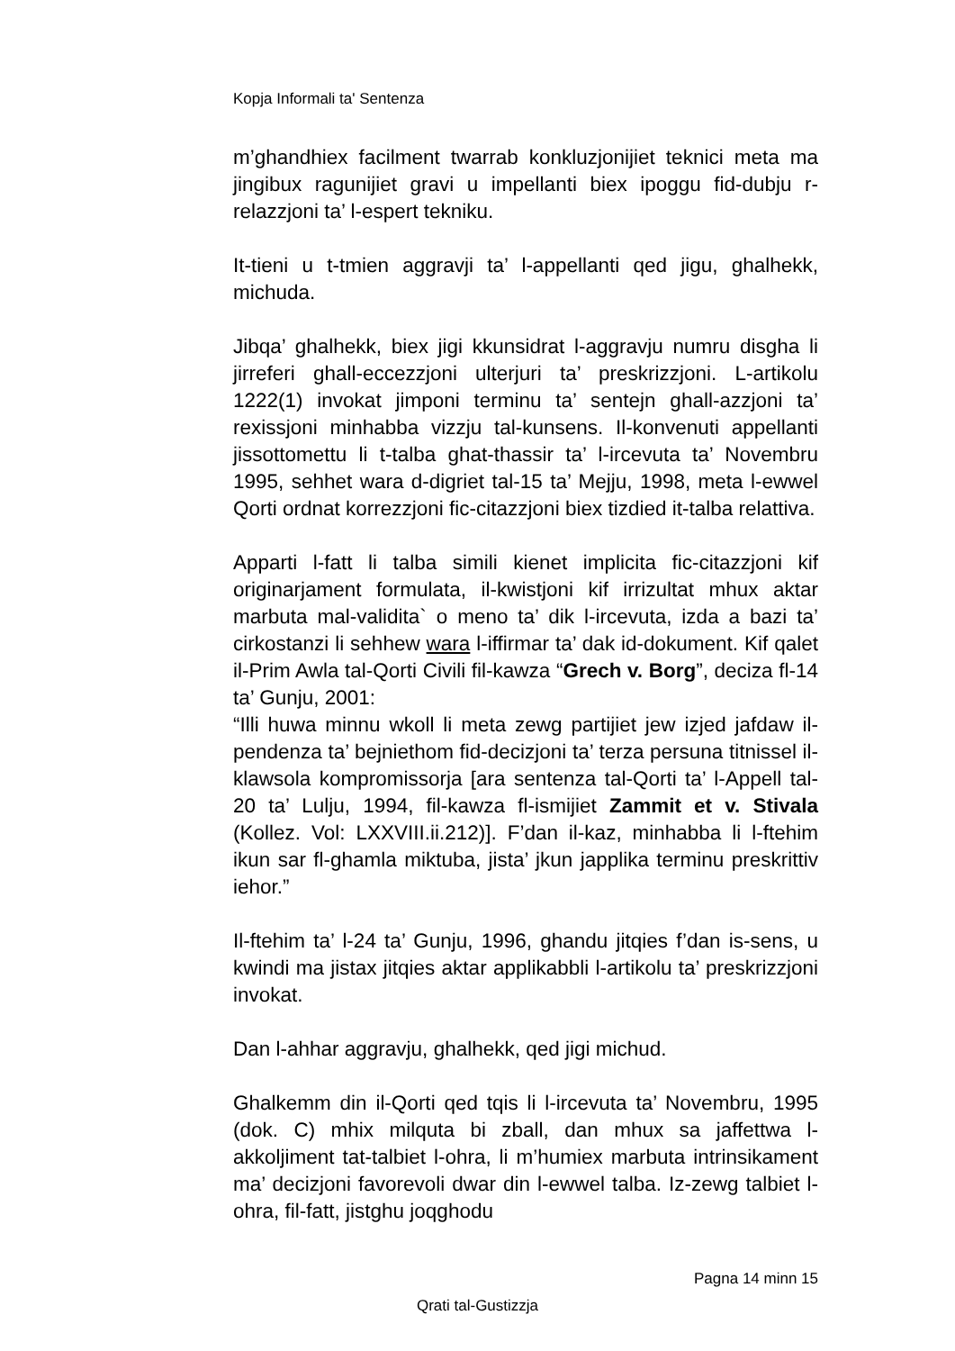Kopja Informali ta' Sentenza
m’ghandhiex facilment twarrab konkluzjonijiet teknici meta ma jingibux ragunijiet gravi u impellanti biex ipoggu fid-dubju r-relazzjoni ta’ l-espert tekniku.
It-tieni u t-tmien aggravji ta’ l-appellanti qed jigu, ghalhekk, michuda.
Jibqa’ ghalhekk, biex jigi kkunsidrat l-aggravju numru disgha li jirreferi ghall-eccezzjoni ulterjuri ta’ preskrizzjoni. L-artikolu 1222(1) invokat jimponi terminu ta’ sentejn ghall-azzjoni ta’ rexissjoni minhabba vizzju tal-kunsens. Il-konvenuti appellanti jissottomettu li t-talba ghat-thassir ta’ l-ircevuta ta’ Novembru 1995, sehhet wara d-digriet tal-15 ta’ Mejju, 1998, meta l-ewwel Qorti ordnat korrezzjoni fic-citazzjoni biex tizdied it-talba relattiva.
Apparti l-fatt li talba simili kienet implicita fic-citazzjoni kif originarjament formulata, il-kwistjoni kif irrizultat mhux aktar marbuta mal-validita` o meno ta’ dik l-ircevuta, izda a bazi ta’ cirkostanzi li sehhew wara l-iffirmar ta’ dak id-dokument. Kif qalet il-Prim Awla tal-Qorti Civili fil-kawza “Grech v. Borg”, deciza fl-14 ta’ Gunju, 2001:
“Illi huwa minnu wkoll li meta zewg partijiet jew izjed jafdaw il-pendenza ta’ bejniethom fid-decizjoni ta’ terza persuna titnissel il-klawsola kompromissorja [ara sentenza tal-Qorti ta’ l-Appell tal-20 ta’ Lulju, 1994, fil-kawza fl-ismijiet Zammit et v. Stivala (Kollez. Vol: LXXVIII.ii.212)]. F’dan il-kaz, minhabba li l-ftehim ikun sar fl-ghamla miktuba, jista’ jkun japplika terminu preskrittiv iehor.”
Il-ftehim ta’ l-24 ta’ Gunju, 1996, ghandu jitqies f’dan is-sens, u kwindi ma jistax jitqies aktar applikabbli l-artikolu ta’ preskrizzjoni invokat.
Dan l-ahhar aggravju, ghalhekk, qed jigi michud.
Ghalkemm din il-Qorti qed tqis li l-ircevuta ta’ Novembru, 1995 (dok. C) mhix milquta bi zball, dan mhux sa jaffettwa l-akkoljiment tat-talbiet l-ohra, li m’humiex marbuta intrinsikament ma’ decizjoni favorevoli dwar din l-ewwel talba. Iz-zewg talbiet l-ohra, fil-fatt, jistghu joqghodu
Pagna 14 minn 15
Qrati tal-Gustizzja